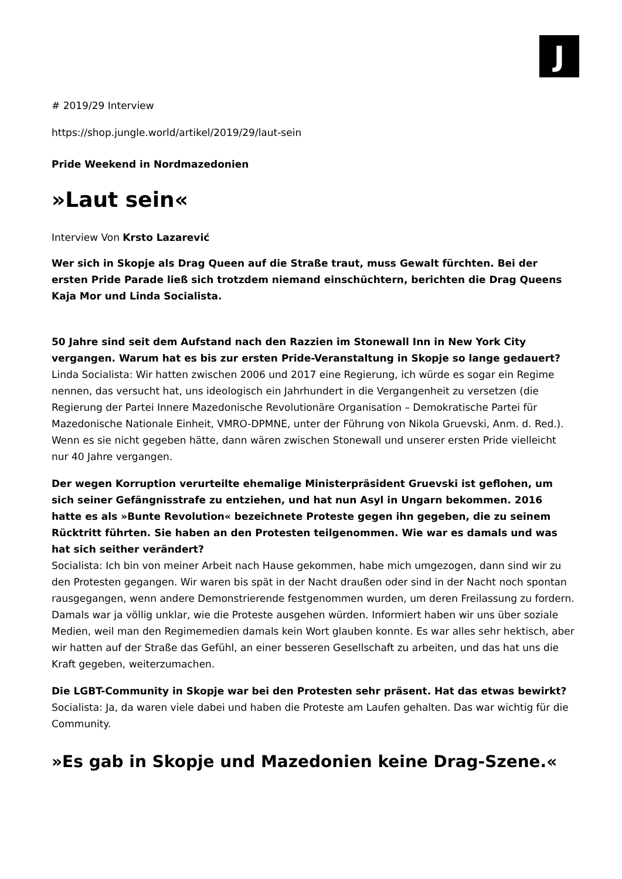J
# 2019/29 Interview
https://shop.jungle.world/artikel/2019/29/laut-sein
Pride Weekend in Nordmazedonien
»Laut sein«
Interview Von Krsto Lazarević
Wer sich in Skopje als Drag Queen auf die Straße traut, muss Gewalt fürchten. Bei der ersten Pride Parade ließ sich trotzdem niemand einschüchtern, berichten die Drag Queens Kaja Mor und Linda Socialista.
50 Jahre sind seit dem Aufstand nach den Razzien im Stonewall Inn in New York City vergangen. Warum hat es bis zur ersten Pride-Veranstaltung in Skopje so lange gedauert?
Linda Socialista: Wir hatten zwischen 2006 und 2017 eine Regierung, ich würde es sogar ein Regime nennen, das versucht hat, uns ideologisch ein Jahrhundert in die Vergangenheit zu versetzen (die Regierung der Partei Innere Mazedonische Revolutionäre Organisation – Demokratische Partei für Mazedonische Nationale Einheit, VMRO-DPMNE, unter der Führung von Nikola Gruevski, Anm. d. Red.). Wenn es sie nicht gegeben hätte, dann wären zwischen Stonewall und unserer ersten Pride vielleicht nur 40 Jahre vergangen.
Der wegen Korruption verurteilte ehemalige Ministerpräsident Gruevski ist geflohen, um sich seiner Gefängnisstrafe zu entziehen, und hat nun Asyl in Ungarn bekommen. 2016 hatte es als »Bunte Revolution« bezeichnete Proteste gegen ihn gegeben, die zu seinem Rücktritt führten. Sie haben an den Protesten teilgenommen. Wie war es damals und was hat sich seither verändert?
Socialista: Ich bin von meiner Arbeit nach Hause gekommen, habe mich umgezogen, dann sind wir zu den Protesten gegangen. Wir waren bis spät in der Nacht draußen oder sind in der Nacht noch spontan rausgegangen, wenn andere Demonstrierende festgenommen wurden, um deren Freilassung zu fordern. Damals war ja völlig unklar, wie die Proteste ausgehen würden. Informiert haben wir uns über soziale Medien, weil man den Regimemedien damals kein Wort glauben konnte. Es war alles sehr hektisch, aber wir hatten auf der Straße das Gefühl, an einer besseren Gesellschaft zu arbeiten, und das hat uns die Kraft gegeben, weiterzumachen.
Die LGBT-Community in Skopje war bei den Protesten sehr präsent. Hat das etwas bewirkt?
Socialista: Ja, da waren viele dabei und haben die Proteste am Laufen gehalten. Das war wichtig für die Community.
»Es gab in Skopje und Mazedonien keine Drag-Szene.«